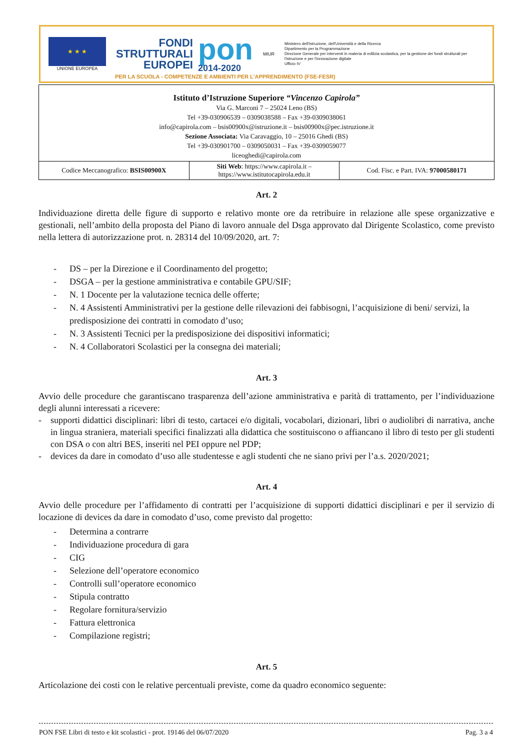★ ★ ★
UNIONE EUROPEA
FONDI
STRUTTURALI
EUROPEI
pon
2014-2020
MIUR
Ministero dell'Istruzione, dell'Università e della Ricerca
Dipartimento per la Programmazione
Direzione Generale per interventi in materia di edilizia scolastica, per la gestione dei fondi strutturali per l'istruzione e per l'innovazione digitale
Ufficio IV
PER LA SCUOLA - COMPETENZE E AMBIENTI PER L'APPRENDIMENTO (FSE-FESR)
Istituto d’Istruzione Superiore “Vincenzo Capirola”
Via G. Marconi 7 – 25024 Leno (BS)
Tel +39-030906539 – 0309038588 – Fax +39-0309038061
info@capirola.com – bsis00900x@istruzione.it – bsis00900x@pec.istruzione.it
Sezione Associata: Via Caravaggio, 10 – 25016 Ghedi (BS)
Tel +39-030901700 – 0309050031 – Fax +39-0309059077
liceoghedi@capirola.com
| Codice Meccanografico: BSIS00900X | Siti Web : https://www.capirola.it – https://www.istitutocapirola.edu.it | Cod. Fisc. e Part. IVA: 97000580171 |
Art. 2
Individuazione diretta delle figure di supporto e relativo monte ore da retribuire in relazione alle spese organizzative e gestionali, nell’ambito della proposta del Piano di lavoro annuale del Dsga approvato dal Dirigente Scolastico, come previsto nella lettera di autorizzazione prot. n. 28314 del 10/09/2020, art. 7:
- DS – per la Direzione e il Coordinamento del progetto;
- DSGA – per la gestione amministrativa e contabile GPU/SIF;
- N. 1 Docente per la valutazione tecnica delle offerte;
- N. 4 Assistenti Amministrativi per la gestione delle rilevazioni dei fabbisogni, l’acquisizione di beni/ servizi, la predisposizione dei contratti in comodato d’uso;
- N. 3 Assistenti Tecnici per la predisposizione dei dispositivi informatici;
- N. 4 Collaboratori Scolastici per la consegna dei materiali;
Art. 3
Avvio delle procedure che garantiscano trasparenza dell’azione amministrativa e parità di trattamento, per l’individuazione degli alunni interessati a ricevere:
- supporti didattici disciplinari: libri di testo, cartacei e/o digitali, vocabolari, dizionari, libri o audiolibri di narrativa, anche in lingua straniera, materiali specifici finalizzati alla didattica che sostituiscono o affiancano il libro di testo per gli studenti con DSA o con altri BES, inseriti nel PEI oppure nel PDP;
- devices da dare in comodato d’uso alle studentesse e agli studenti che ne siano privi per l’a.s. 2020/2021;
Art. 4
Avvio delle procedure per l’affidamento di contratti per l’acquisizione di supporti didattici disciplinari e per il servizio di locazione di devices da dare in comodato d’uso, come previsto dal progetto:
- Determina a contrarre
- Individuazione procedura di gara
- CIG
- Selezione dell’operatore economico
- Controlli sull’operatore economico
- Stipula contratto
- Regolare fornitura/servizio
- Fattura elettronica
- Compilazione registri;
Art. 5
Articolazione dei costi con le relative percentuali previste, come da quadro economico seguente:
PON FSE Libri di testo e kit scolastici - prot. 19146 del 06/07/2020 Pag. 3 a 4